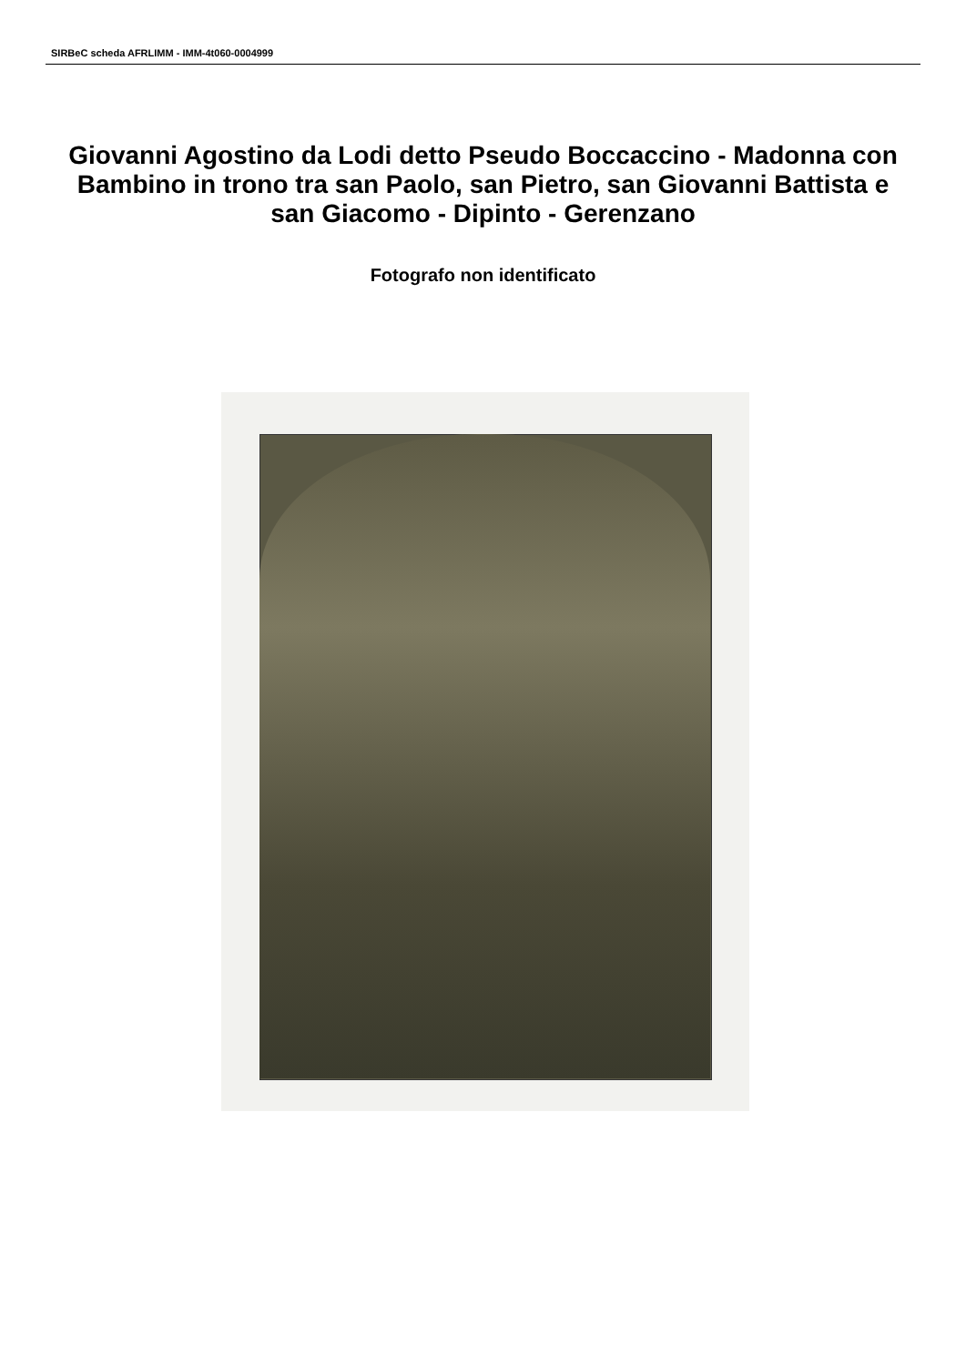SIRBeC scheda AFRLIMM - IMM-4t060-0004999
Giovanni Agostino da Lodi detto Pseudo Boccaccino - Madonna con Bambino in trono tra san Paolo, san Pietro, san Giovanni Battista e san Giacomo - Dipinto - Gerenzano
Fotografo non identificato